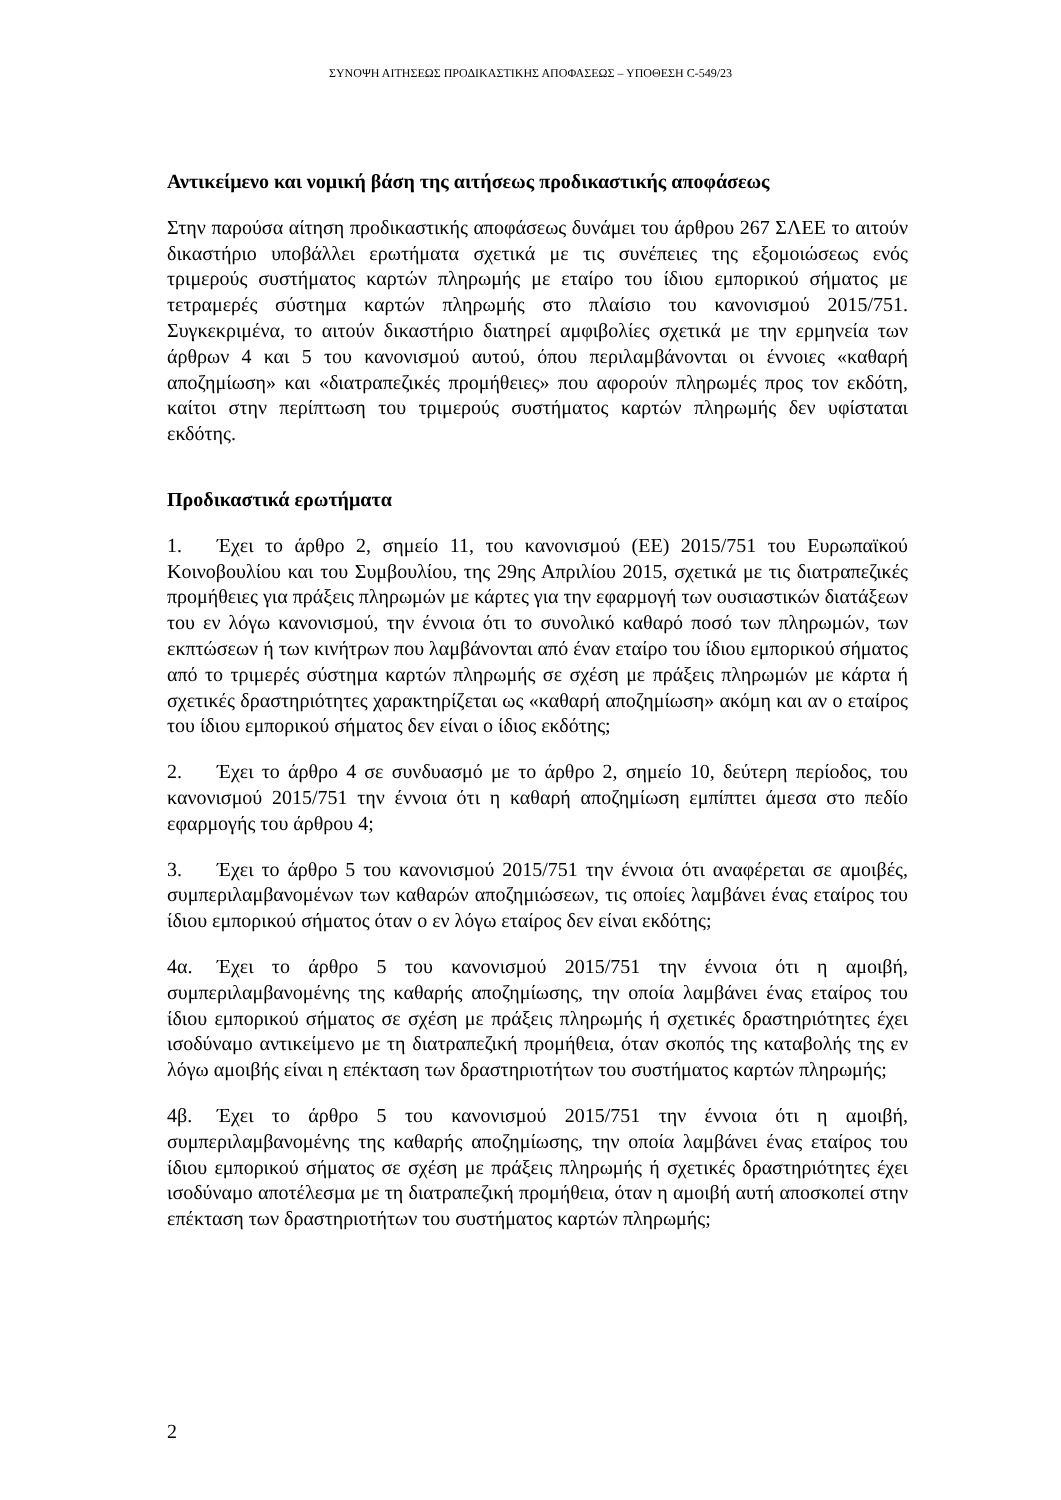ΣΥΝΟΨΗ ΑΙΤΗΣΕΩΣ ΠΡΟΔΙΚΑΣΤΙΚΗΣ ΑΠΟΦΑΣΕΩΣ – ΥΠΟΘΕΣΗ C-549/23
Αντικείμενο και νομική βάση της αιτήσεως προδικαστικής αποφάσεως
Στην παρούσα αίτηση προδικαστικής αποφάσεως δυνάμει του άρθρου 267 ΣΛΕΕ το αιτούν δικαστήριο υποβάλλει ερωτήματα σχετικά με τις συνέπειες της εξομοιώσεως ενός τριμερούς συστήματος καρτών πληρωμής με εταίρο του ίδιου εμπορικού σήματος με τετραμερές σύστημα καρτών πληρωμής στο πλαίσιο του κανονισμού 2015/751. Συγκεκριμένα, το αιτούν δικαστήριο διατηρεί αμφιβολίες σχετικά με την ερμηνεία των άρθρων 4 και 5 του κανονισμού αυτού, όπου περιλαμβάνονται οι έννοιες «καθαρή αποζημίωση» και «διατραπεζικές προμήθειες» που αφορούν πληρωμές προς τον εκδότη, καίτοι στην περίπτωση του τριμερούς συστήματος καρτών πληρωμής δεν υφίσταται εκδότης.
Προδικαστικά ερωτήματα
1. Έχει το άρθρο 2, σημείο 11, του κανονισμού (ΕΕ) 2015/751 του Ευρωπαϊκού Κοινοβουλίου και του Συμβουλίου, της 29ης Απριλίου 2015, σχετικά με τις διατραπεζικές προμήθειες για πράξεις πληρωμών με κάρτες για την εφαρμογή των ουσιαστικών διατάξεων του εν λόγω κανονισμού, την έννοια ότι το συνολικό καθαρό ποσό των πληρωμών, των εκπτώσεων ή των κινήτρων που λαμβάνονται από έναν εταίρο του ίδιου εμπορικού σήματος από το τριμερές σύστημα καρτών πληρωμής σε σχέση με πράξεις πληρωμών με κάρτα ή σχετικές δραστηριότητες χαρακτηρίζεται ως «καθαρή αποζημίωση» ακόμη και αν ο εταίρος του ίδιου εμπορικού σήματος δεν είναι ο ίδιος εκδότης;
2. Έχει το άρθρο 4 σε συνδυασμό με το άρθρο 2, σημείο 10, δεύτερη περίοδος, του κανονισμού 2015/751 την έννοια ότι η καθαρή αποζημίωση εμπίπτει άμεσα στο πεδίο εφαρμογής του άρθρου 4;
3. Έχει το άρθρο 5 του κανονισμού 2015/751 την έννοια ότι αναφέρεται σε αμοιβές, συμπεριλαμβανομένων των καθαρών αποζημιώσεων, τις οποίες λαμβάνει ένας εταίρος του ίδιου εμπορικού σήματος όταν ο εν λόγω εταίρος δεν είναι εκδότης;
4α. Έχει το άρθρο 5 του κανονισμού 2015/751 την έννοια ότι η αμοιβή, συμπεριλαμβανομένης της καθαρής αποζημίωσης, την οποία λαμβάνει ένας εταίρος του ίδιου εμπορικού σήματος σε σχέση με πράξεις πληρωμής ή σχετικές δραστηριότητες έχει ισοδύναμο αντικείμενο με τη διατραπεζική προμήθεια, όταν σκοπός της καταβολής της εν λόγω αμοιβής είναι η επέκταση των δραστηριοτήτων του συστήματος καρτών πληρωμής;
4β. Έχει το άρθρο 5 του κανονισμού 2015/751 την έννοια ότι η αμοιβή, συμπεριλαμβανομένης της καθαρής αποζημίωσης, την οποία λαμβάνει ένας εταίρος του ίδιου εμπορικού σήματος σε σχέση με πράξεις πληρωμής ή σχετικές δραστηριότητες έχει ισοδύναμο αποτέλεσμα με τη διατραπεζική προμήθεια, όταν η αμοιβή αυτή αποσκοπεί στην επέκταση των δραστηριοτήτων του συστήματος καρτών πληρωμής;
2